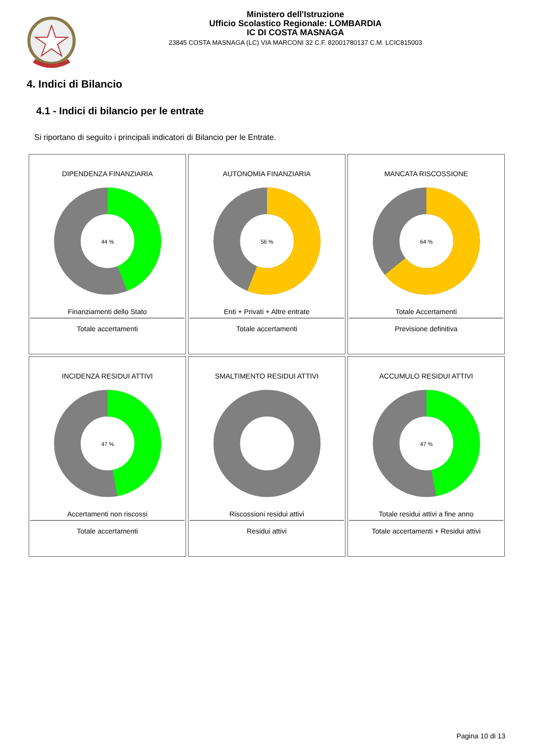Ministero dell'Istruzione
Ufficio Scolastico Regionale: LOMBARDIA
IC DI COSTA MASNAGA
23845 COSTA MASNAGA (LC) VIA MARCONI 32 C.F. 82001780137 C.M. LCIC815003
4. Indici di Bilancio
4.1 - Indici di bilancio per le entrate
Si riportano di seguito i principali indicatori di Bilancio per le Entrate.
| DIPENDENZA FINANZIARIA 44 % Finanziamenti dello Stato Totale accertamenti | AUTONOMIA FINANZIARIA 56 % Enti + Privati + Altre entrate Totale accertamenti | MANCATA RISCOSSIONE 64 % Totale Accertamenti Previsione definitiva |
| INCIDENZA RESIDUI ATTIVI 47 % Accertamenti non riscossi Totale accertamenti | SMALTIMENTO RESIDUI ATTIVI Riscossioni residui attivi Residui attivi | ACCUMULO RESIDUI ATTIVI 47 % Totale residui attivi a fine anno Totale accertamenti + Residui attivi |
Pagina 10 di 13